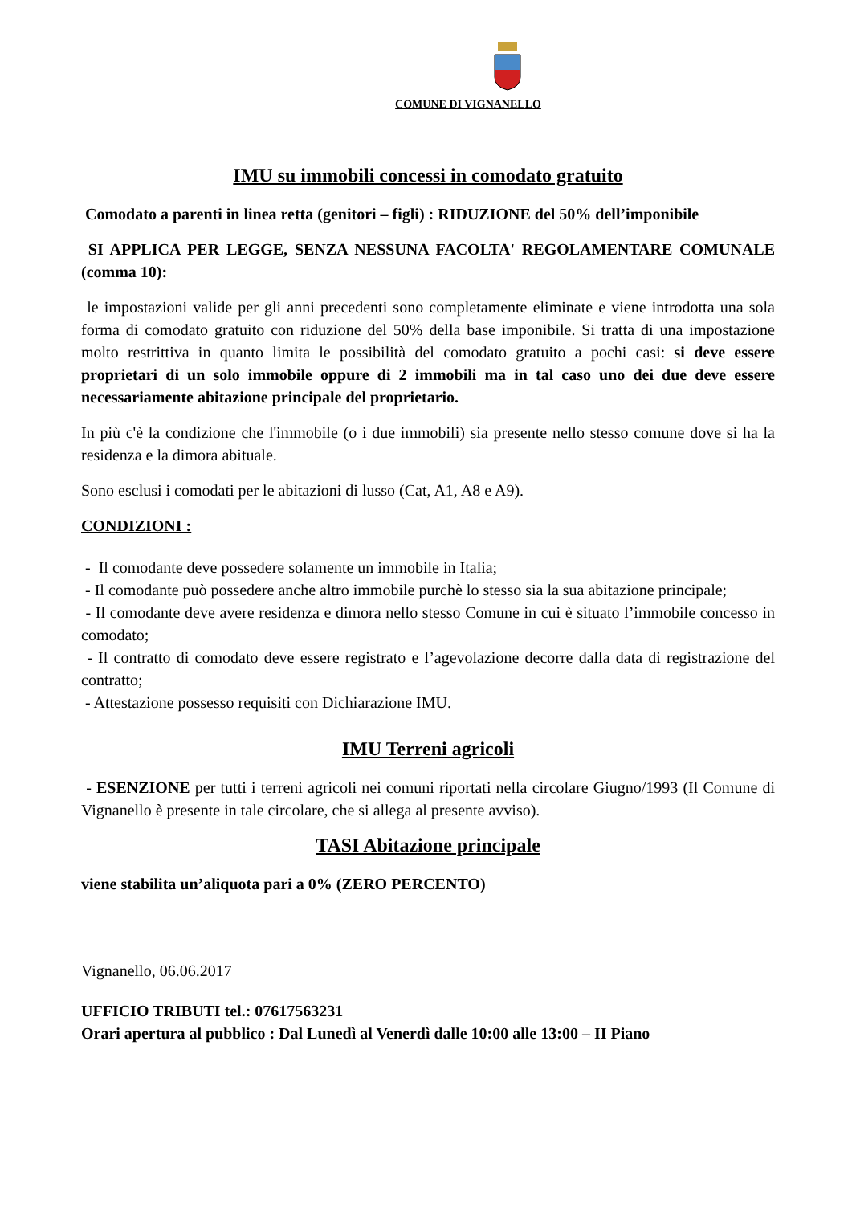COMUNE DI VIGNANELLO
IMU su immobili concessi in comodato gratuito
Comodato a parenti in linea retta (genitori – figli) : RIDUZIONE del 50% dell’imponibile
SI APPLICA PER LEGGE, SENZA NESSUNA FACOLTA' REGOLAMENTARE COMUNALE (comma 10):
le impostazioni valide per gli anni precedenti sono completamente eliminate e viene introdotta una sola forma di comodato gratuito con riduzione del 50% della base imponibile. Si tratta di una impostazione molto restrittiva in quanto limita le possibilità del comodato gratuito a pochi casi: si deve essere proprietari di un solo immobile oppure di 2 immobili ma in tal caso uno dei due deve essere necessariamente abitazione principale del proprietario.
In più c'è la condizione che l'immobile (o i due immobili) sia presente nello stesso comune dove si ha la residenza e la dimora abituale.
Sono esclusi i comodati per le abitazioni di lusso (Cat, A1, A8 e A9).
CONDIZIONI :
- Il comodante deve possedere solamente un immobile in Italia;
- Il comodante può possedere anche altro immobile purchè lo stesso sia la sua abitazione principale;
- Il comodante deve avere residenza e dimora nello stesso Comune in cui è situato l’immobile concesso in comodato;
- Il contratto di comodato deve essere registrato e l’agevolazione decorre dalla data di registrazione del contratto;
- Attestazione possesso requisiti con Dichiarazione IMU.
IMU Terreni agricoli
- ESENZIONE per tutti i terreni agricoli nei comuni riportati nella circolare Giugno/1993 (Il Comune di Vignanello è presente in tale circolare, che si allega al presente avviso).
TASI Abitazione principale
viene stabilita un’aliquota pari a 0% (ZERO PERCENTO)
Vignanello, 06.06.2017
UFFICIO TRIBUTI tel.: 07617563231
Orari apertura al pubblico : Dal Lunedì al Venerdì dalle 10:00 alle 13:00 – II Piano